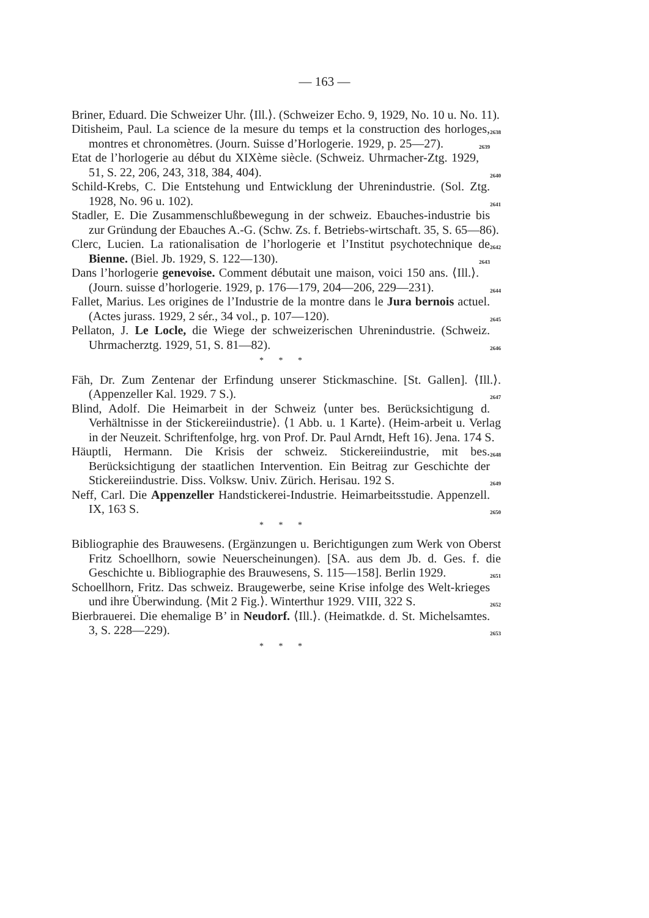— 163 —
Briner, Eduard. Die Schweizer Uhr. ⟨Ill.⟩. (Schweizer Echo. 9, 1929, No. 10 u. No. 11). 2638
Ditisheim, Paul. La science de la mesure du temps et la construction des horloges, montres et chronomètres. (Journ. Suisse d’Horlogerie. 1929, p. 25—27). 2639
Etat de l’horlogerie au début du XIXème siècle. (Schweiz. Uhrmacher-Ztg. 1929, 51, S. 22, 206, 243, 318, 384, 404). 2640
Schild-Krebs, C. Die Entstehung und Entwicklung der Uhrenindustrie. (Sol. Ztg. 1928, No. 96 u. 102). 2641
Stadler, E. Die Zusammenschlußbewegung in der schweiz. Ebauches-industrie bis zur Gründung der Ebauches A.-G. (Schw. Zs. f. Betriebs-wirtschaft. 35, S. 65—86). 2642
Clerc, Lucien. La rationalisation de l’horlogerie et l’Institut psychotechnique de Bienne. (Biel. Jb. 1929, S. 122—130). 2643
Dans l’horlogerie genevoise. Comment débutait une maison, voici 150 ans. ⟨Ill.⟩. (Journ. suisse d’horlogerie. 1929, p. 176—179, 204—206, 229—231). 2644
Fallet, Marius. Les origines de l’Industrie de la montre dans le Jura bernois actuel. (Actes jurass. 1929, 2 sér., 34 vol., p. 107—120). 2645
Pellaton, J. Le Locle, die Wiege der schweizerischen Uhrenindustrie. (Schweiz. Uhrmacherztg. 1929, 51, S. 81—82). 2646
* * *
Fäh, Dr. Zum Zentenar der Erfindung unserer Stickmaschine. [St. Gallen]. ⟨Ill.⟩. (Appenzeller Kal. 1929. 7 S.). 2647
Blind, Adolf. Die Heimarbeit in der Schweiz ⟨unter bes. Berücksichtigung d. Verhältnisse in der Stickereiindustrie⟩. ⟨1 Abb. u. 1 Karte⟩. (Heim-arbeit u. Verlag in der Neuzeit. Schriftenfolge, hrg. von Prof. Dr. Paul Arndt, Heft 16). Jena. 174 S. 2648
Häuptli, Hermann. Die Krisis der schweiz. Stickereiindustrie, mit bes. Berücksichtigung der staatlichen Intervention. Ein Beitrag zur Geschichte der Stickereiindustrie. Diss. Volksw. Univ. Zürich. Herisau. 192 S. 2649
Neff, Carl. Die Appenzeller Handstickerei-Industrie. Heimarbeitsstudie. Appenzell. IX, 163 S. 2650
* * *
Bibliographie des Brauwesens. (Ergänzungen u. Berichtigungen zum Werk von Oberst Fritz Schoellhorn, sowie Neuerscheinungen). [SA. aus dem Jb. d. Ges. f. die Geschichte u. Bibliographie des Brauwesens, S. 115—158]. Berlin 1929. 2651
Schoellhorn, Fritz. Das schweiz. Braugewerbe, seine Krise infolge des Welt-krieges und ihre Überwindung. ⟨Mit 2 Fig.⟩. Winterthur 1929. VIII, 322 S. 2652
Bierbrauerei. Die ehemalige B’ in Neudorf. ⟨Ill.⟩. (Heimatkde. d. St. Michelsamtes. 3, S. 228—229). 2653
* * *